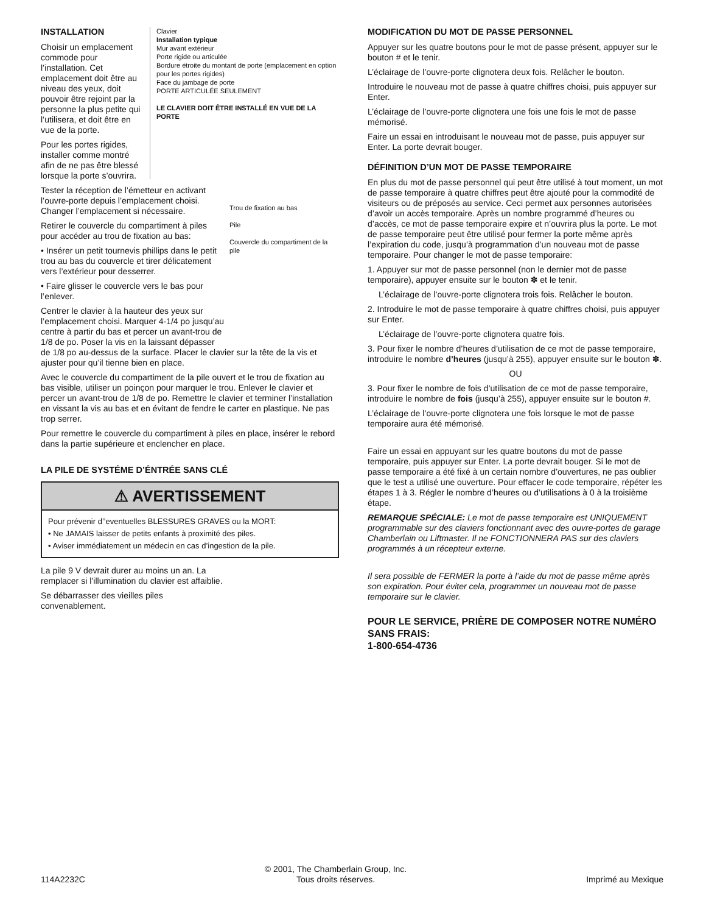Clavier
Installation typique
Mur avant extérieur
Porte rigide ou articulée
Bordure étroite du montant de porte (emplacement en option pour les portes rigides)
Face du jambage de porte
PORTE ARTICULÉE SEULEMENT
LE CLAVIER DOIT ÊTRE INSTALLÉ EN VUE DE LA PORTE
INSTALLATION
Choisir un emplacement commode pour l’installation. Cet emplacement doit être au niveau des yeux, doit pouvoir être rejoint par la personne la plus petite qui l’utilisera, et doit être en vue de la porte.
Pour les portes rigides, installer comme montré afin de ne pas être blessé lorsque la porte s’ouvrira.
Trou de fixation au bas
Pile
Couvercle du compartiment de la pile
Tester la réception de l’émetteur en activant l’ouvre-porte depuis l’emplacement choisi. Changer l’emplacement si nécessaire.
Retirer le couvercle du compartiment à piles pour accéder au trou de fixation au bas:
• Insérer un petit tournevis phillips dans le petit trou au bas du couvercle et tirer délicatement vers l’extérieur pour desserrer.
• Faire glisser le couvercle vers le bas pour l’enlever.
Centrer le clavier à la hauteur des yeux sur l’emplacement choisi. Marquer 4-1/4 po jusqu’au centre à partir du bas et percer un avant-trou de 1/8 de po. Poser la vis en la laissant dépasser de 1/8 po au-dessus de la surface. Placer le clavier sur la tête de la vis et ajuster pour qu’il tienne bien en place.
Avec le couvercle du compartiment de la pile ouvert et le trou de fixation au bas visible, utiliser un poinçon pour marquer le trou. Enlever le clavier et percer un avant-trou de 1/8 de po. Remettre le clavier et terminer l’installation en vissant la vis au bas et en évitant de fendre le carter en plastique. Ne pas trop serrer.
Pour remettre le couvercle du compartiment à piles en place, insérer le rebord dans la partie supérieure et enclencher en place.
LA PILE DE SYSTÉME D’ÉNTRÉE SANS CLÉ
⚠ AVERTISSEMENT
Pour prévenir d’’eventuelles BLESSURES GRAVES ou la MORT:
• Ne JAMAIS laisser de petits enfants à proximité des piles.
• Aviser immédiatement un médecin en cas d’ingestion de la pile.
La pile 9 V devrait durer au moins un an. La remplacer si l’illumination du clavier est affaiblie.
Se débarrasser des vieilles piles convenablement.
MODIFICATION DU MOT DE PASSE PERSONNEL
Appuyer sur les quatre boutons pour le mot de passe présent, appuyer sur le bouton # et le tenir.
L’éclairage de l’ouvre-porte clignotera deux fois. Relâcher le bouton.
Introduire le nouveau mot de passe à quatre chiffres choisi, puis appuyer sur Enter.
L’éclairage de l’ouvre-porte clignotera une fois une fois le mot de passe mémorisé.
Faire un essai en introduisant le nouveau mot de passe, puis appuyer sur Enter. La porte devrait bouger.
DÉFINITION D’UN MOT DE PASSE TEMPORAIRE
En plus du mot de passe personnel qui peut être utilisé à tout moment, un mot de passe temporaire à quatre chiffres peut être ajouté pour la commodité de visiteurs ou de préposés au service. Ceci permet aux personnes autorisées d’avoir un accès temporaire. Après un nombre programmé d’heures ou d’accès, ce mot de passe temporaire expire et n’ouvrira plus la porte. Le mot de passe temporaire peut être utilisé pour fermer la porte même après l’expiration du code, jusqu’à programmation d’un nouveau mot de passe temporaire. Pour changer le mot de passe temporaire:
1. Appuyer sur mot de passe personnel (non le dernier mot de passe temporaire), appuyer ensuite sur le bouton ✽ et le tenir.
L’éclairage de l’ouvre-porte clignotera trois fois. Relâcher le bouton.
2. Introduire le mot de passe temporaire à quatre chiffres choisi, puis appuyer sur Enter.
L’éclairage de l’ouvre-porte clignotera quatre fois.
3. Pour fixer le nombre d’heures d’utilisation de ce mot de passe temporaire, introduire le nombre d’heures (jusqu’à 255), appuyer ensuite sur le bouton ✽.
OU
3. Pour fixer le nombre de fois d’utilisation de ce mot de passe temporaire, introduire le nombre de fois (jusqu’à 255), appuyer ensuite sur le bouton #.
L’éclairage de l’ouvre-porte clignotera une fois lorsque le mot de passe temporaire aura été mémorisé.
Faire un essai en appuyant sur les quatre boutons du mot de passe temporaire, puis appuyer sur Enter. La porte devrait bouger. Si le mot de passe temporaire a été fixé à un certain nombre d’ouvertures, ne pas oublier que le test a utilisé une ouverture. Pour effacer le code temporaire, répéter les étapes 1 à 3. Régler le nombre d’heures ou d’utilisations à 0 à la troisième étape.
REMARQUE SPÉCIALE: Le mot de passe temporaire est UNIQUEMENT programmable sur des claviers fonctionnant avec des ouvre-portes de garage Chamberlain ou Liftmaster. Il ne FONCTIONNERA PAS sur des claviers programmés à un récepteur externe.
Il sera possible de FERMER la porte à l’aide du mot de passe même après son expiration. Pour éviter cela, programmer un nouveau mot de passe temporaire sur le clavier.
POUR LE SERVICE, PRIÈRE DE COMPOSER NOTRE NUMÉRO SANS FRAIS:
1-800-654-4736
114A2232C © 2001, The Chamberlain Group, Inc.
Tous droits réserves. Imprimé au Mexique